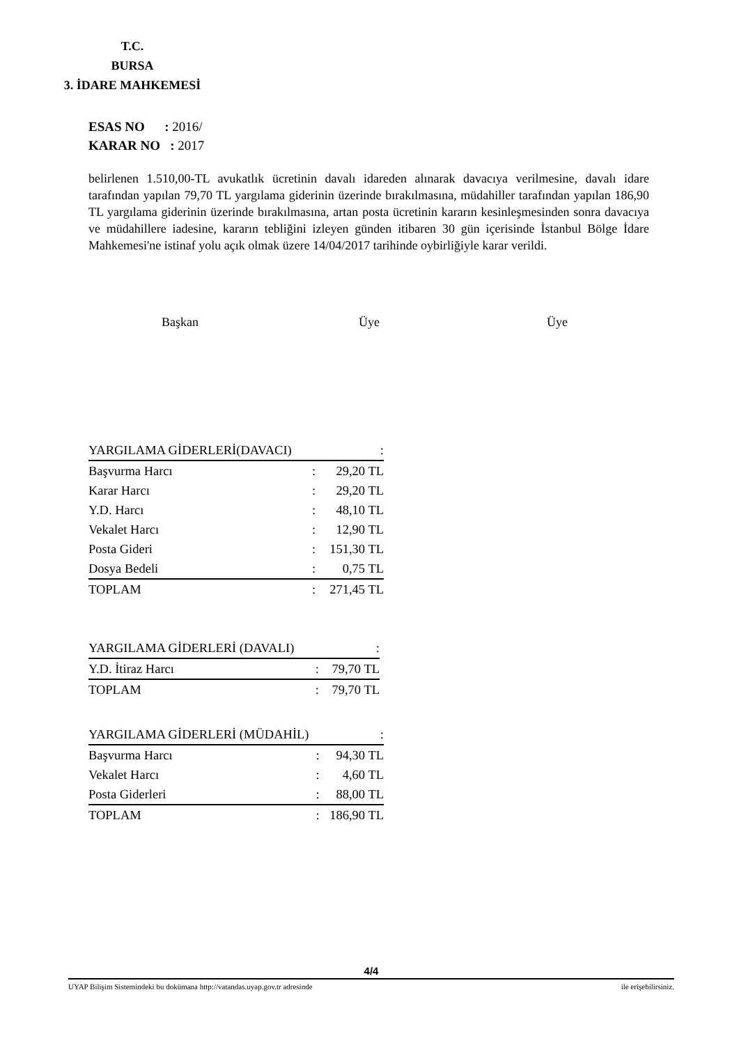T.C.
BURSA
3. İDARE MAHKEMESİ
ESAS NO : 2016/
KARAR NO : 2017
belirlenen 1.510,00-TL avukatlık ücretinin davalı idareden alınarak davacıya verilmesine, davalı idare tarafından yapılan 79,70 TL yargılama giderinin üzerinde bırakılmasına, müdahiller tarafından yapılan 186,90 TL yargılama giderinin üzerinde bırakılmasına, artan posta ücretinin kararın kesinleşmesinden sonra davacıya ve müdahillere iadesine, kararın tebliğini izleyen günden itibaren 30 gün içerisinde İstanbul Bölge İdare Mahkemesi'ne istinaf yolu açık olmak üzere 14/04/2017 tarihinde oybirliğiyle karar verildi.
Başkan Üye Üye
| YARGILAMA GİDERLERİ(DAVACI) | | : |
| Başvurma Harcı | : | 29,20 TL |
| Karar Harcı | : | 29,20 TL |
| Y.D. Harcı | : | 48,10 TL |
| Vekalet Harcı | : | 12,90 TL |
| Posta Gideri | : | 151,30 TL |
| Dosya Bedeli | : | 0,75 TL |
| TOPLAM | : | 271,45 TL |
| YARGILAMA GİDERLERİ (DAVALI) | | : |
| Y.D. İtiraz Harcı | : | 79,70 TL |
| TOPLAM | : | 79,70 TL |
| YARGILAMA GİDERLERİ (MÜDAHİL) | | : |
| Başvurma Harcı | : | 94,30 TL |
| Vekalet Harcı | : | 4,60 TL |
| Posta Giderleri | : | 88,00 TL |
| TOPLAM | : | 186,90 TL |
4/4
UYAP Bilişim Sistemindeki bu dokümana http://vatandas.uyap.gov.tr adresinde ile erişebilirsiniz.